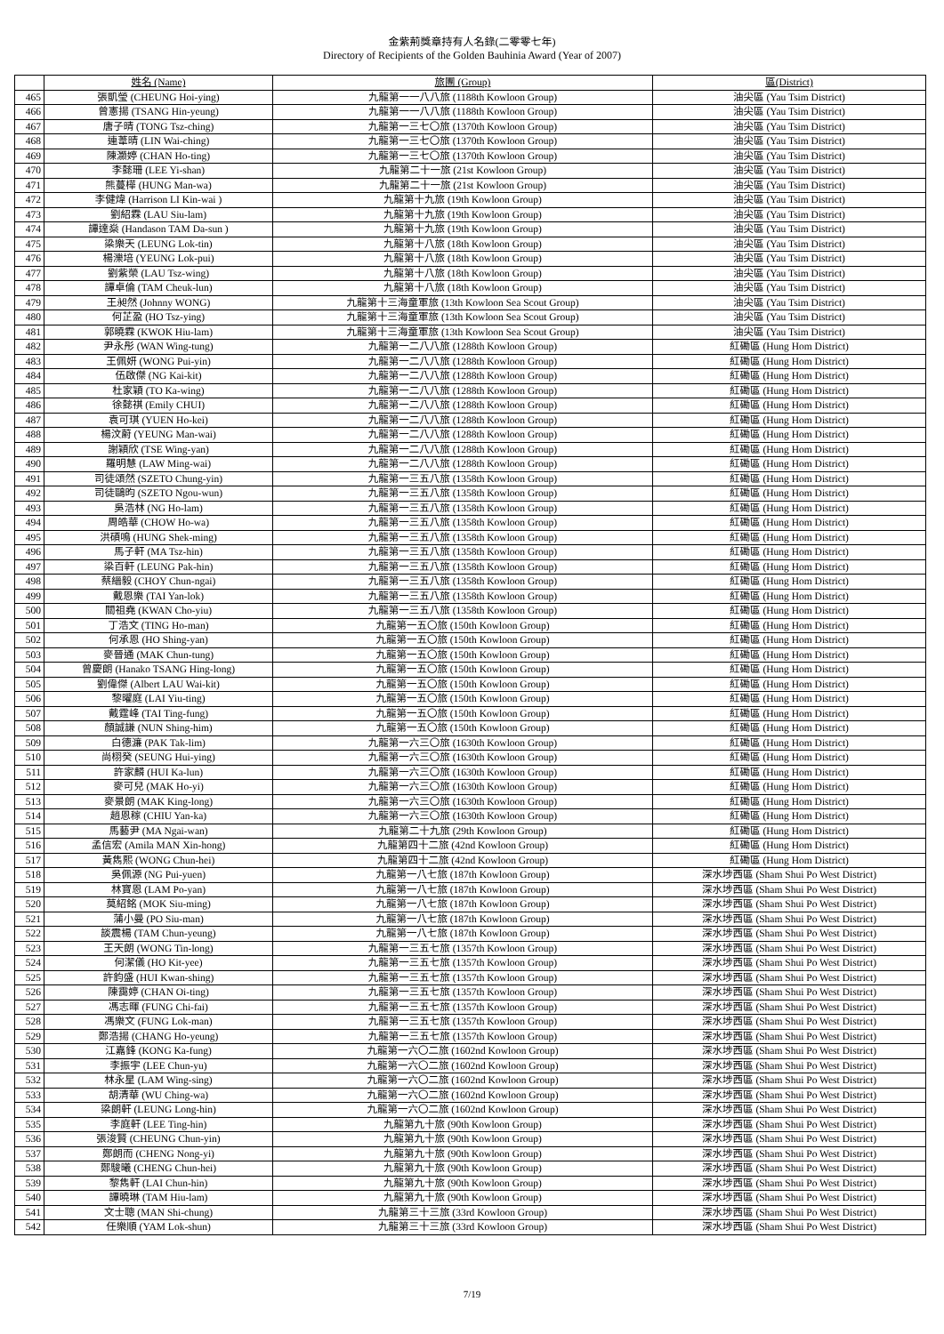金紫荊獎章持有人名錄(二零零七年)
Directory of Recipients of the Golden Bauhinia Award (Year of 2007)
| | 姓名 (Name) | 旅團 (Group) | 區(District) |
| --- | --- | --- | --- |
| 465 | 張凱瑩 (CHEUNG Hoi-ying) | 九龍第一一八八旅 (1188th Kowloon Group) | 油尖區 (Yau Tsim District) |
| 466 | 曾憲揚 (TSANG Hin-yeung) | 九龍第一一八八旅 (1188th Kowloon Group) | 油尖區 (Yau Tsim District) |
| 467 | 唐子晴 (TONG Tsz-ching) | 九龍第一三七〇旅 (1370th Kowloon Group) | 油尖區 (Yau Tsim District) |
| 468 | 連葦晴 (LIN Wai-ching) | 九龍第一三七〇旅 (1370th Kowloon Group) | 油尖區 (Yau Tsim District) |
| 469 | 陳灝婷 (CHAN Ho-ting) | 九龍第一三七〇旅 (1370th Kowloon Group) | 油尖區 (Yau Tsim District) |
| 470 | 李懿珊 (LEE Yi-shan) | 九龍第二十一旅 (21st Kowloon Group) | 油尖區 (Yau Tsim District) |
| 471 | 熊蔓樺 (HUNG Man-wa) | 九龍第二十一旅 (21st Kowloon Group) | 油尖區 (Yau Tsim District) |
| 472 | 李健煒 (Harrison LI Kin-wai ) | 九龍第十九旅 (19th Kowloon Group) | 油尖區 (Yau Tsim District) |
| 473 | 劉紹霖 (LAU Siu-lam) | 九龍第十九旅 (19th Kowloon Group) | 油尖區 (Yau Tsim District) |
| 474 | 譚達燊 (Handason TAM Da-sun ) | 九龍第十九旅 (19th Kowloon Group) | 油尖區 (Yau Tsim District) |
| 475 | 梁樂天 (LEUNG Lok-tin) | 九龍第十八旅 (18th Kowloon Group) | 油尖區 (Yau Tsim District) |
| 476 | 楊濼培 (YEUNG Lok-pui) | 九龍第十八旅 (18th Kowloon Group) | 油尖區 (Yau Tsim District) |
| 477 | 劉紫榮 (LAU Tsz-wing) | 九龍第十八旅 (18th Kowloon Group) | 油尖區 (Yau Tsim District) |
| 478 | 譚卓倫 (TAM Cheuk-lun) | 九龍第十八旅 (18th Kowloon Group) | 油尖區 (Yau Tsim District) |
| 479 | 王昶然 (Johnny WONG) | 九龍第十三海童軍旅 (13th Kowloon Sea Scout Group) | 油尖區 (Yau Tsim District) |
| 480 | 何芷盈 (HO Tsz-ying) | 九龍第十三海童軍旅 (13th Kowloon Sea Scout Group) | 油尖區 (Yau Tsim District) |
| 481 | 郭曉霖 (KWOK Hiu-lam) | 九龍第十三海童軍旅 (13th Kowloon Sea Scout Group) | 油尖區 (Yau Tsim District) |
| 482 | 尹永彤 (WAN Wing-tung) | 九龍第一二八八旅 (1288th Kowloon Group) | 紅磡區 (Hung Hom District) |
| 483 | 王佩妍 (WONG Pui-yin) | 九龍第一二八八旅 (1288th Kowloon Group) | 紅磡區 (Hung Hom District) |
| 484 | 伍啟傑 (NG Kai-kit) | 九龍第一二八八旅 (1288th Kowloon Group) | 紅磡區 (Hung Hom District) |
| 485 | 杜家穎 (TO Ka-wing) | 九龍第一二八八旅 (1288th Kowloon Group) | 紅磡區 (Hung Hom District) |
| 486 | 徐懿祺 (Emily CHUI) | 九龍第一二八八旅 (1288th Kowloon Group) | 紅磡區 (Hung Hom District) |
| 487 | 袁可琪 (YUEN Ho-kei) | 九龍第一二八八旅 (1288th Kowloon Group) | 紅磡區 (Hung Hom District) |
| 488 | 楊汶蔚 (YEUNG Man-wai) | 九龍第一二八八旅 (1288th Kowloon Group) | 紅磡區 (Hung Hom District) |
| 489 | 謝穎欣 (TSE Wing-yan) | 九龍第一二八八旅 (1288th Kowloon Group) | 紅磡區 (Hung Hom District) |
| 490 | 羅明慧 (LAW Ming-wai) | 九龍第一二八八旅 (1288th Kowloon Group) | 紅磡區 (Hung Hom District) |
| 491 | 司徒頌然 (SZETO Chung-yin) | 九龍第一三五八旅 (1358th Kowloon Group) | 紅磡區 (Hung Hom District) |
| 492 | 司徒鷗昀 (SZETO Ngou-wun) | 九龍第一三五八旅 (1358th Kowloon Group) | 紅磡區 (Hung Hom District) |
| 493 | 吳浩林 (NG Ho-lam) | 九龍第一三五八旅 (1358th Kowloon Group) | 紅磡區 (Hung Hom District) |
| 494 | 周皓華 (CHOW Ho-wa) | 九龍第一三五八旅 (1358th Kowloon Group) | 紅磡區 (Hung Hom District) |
| 495 | 洪碩鳴 (HUNG Shek-ming) | 九龍第一三五八旅 (1358th Kowloon Group) | 紅磡區 (Hung Hom District) |
| 496 | 馬子軒 (MA Tsz-hin) | 九龍第一三五八旅 (1358th Kowloon Group) | 紅磡區 (Hung Hom District) |
| 497 | 梁百軒 (LEUNG Pak-hin) | 九龍第一三五八旅 (1358th Kowloon Group) | 紅磡區 (Hung Hom District) |
| 498 | 蔡縉毅 (CHOY Chun-ngai) | 九龍第一三五八旅 (1358th Kowloon Group) | 紅磡區 (Hung Hom District) |
| 499 | 戴恩樂 (TAI Yan-lok) | 九龍第一三五八旅 (1358th Kowloon Group) | 紅磡區 (Hung Hom District) |
| 500 | 關祖堯 (KWAN Cho-yiu) | 九龍第一三五八旅 (1358th Kowloon Group) | 紅磡區 (Hung Hom District) |
| 501 | 丁浩文 (TING Ho-man) | 九龍第一五〇旅 (150th Kowloon Group) | 紅磡區 (Hung Hom District) |
| 502 | 何承恩 (HO Shing-yan) | 九龍第一五〇旅 (150th Kowloon Group) | 紅磡區 (Hung Hom District) |
| 503 | 麥晉通 (MAK Chun-tung) | 九龍第一五〇旅 (150th Kowloon Group) | 紅磡區 (Hung Hom District) |
| 504 | 曾慶朗 (Hanako TSANG Hing-long) | 九龍第一五〇旅 (150th Kowloon Group) | 紅磡區 (Hung Hom District) |
| 505 | 劉偉傑 (Albert LAU Wai-kit) | 九龍第一五〇旅 (150th Kowloon Group) | 紅磡區 (Hung Hom District) |
| 506 | 黎曜庭 (LAI Yiu-ting) | 九龍第一五〇旅 (150th Kowloon Group) | 紅磡區 (Hung Hom District) |
| 507 | 戴霆峰 (TAI Ting-fung) | 九龍第一五〇旅 (150th Kowloon Group) | 紅磡區 (Hung Hom District) |
| 508 | 顏誠謙 (NUN Shing-him) | 九龍第一五〇旅 (150th Kowloon Group) | 紅磡區 (Hung Hom District) |
| 509 | 白德濂 (PAK Tak-lim) | 九龍第一六三〇旅 (1630th Kowloon Group) | 紅磡區 (Hung Hom District) |
| 510 | 尚栩癸 (SEUNG Hui-ying) | 九龍第一六三〇旅 (1630th Kowloon Group) | 紅磡區 (Hung Hom District) |
| 511 | 許家麟 (HUI Ka-lun) | 九龍第一六三〇旅 (1630th Kowloon Group) | 紅磡區 (Hung Hom District) |
| 512 | 麥可兒 (MAK Ho-yi) | 九龍第一六三〇旅 (1630th Kowloon Group) | 紅磡區 (Hung Hom District) |
| 513 | 麥景朗 (MAK King-long) | 九龍第一六三〇旅 (1630th Kowloon Group) | 紅磡區 (Hung Hom District) |
| 514 | 趙恩稼 (CHIU Yan-ka) | 九龍第一六三〇旅 (1630th Kowloon Group) | 紅磡區 (Hung Hom District) |
| 515 | 馬藝尹 (MA Ngai-wan) | 九龍第二十九旅 (29th Kowloon Group) | 紅磡區 (Hung Hom District) |
| 516 | 孟信宏 (Amila MAN Xin-hong) | 九龍第四十二旅 (42nd Kowloon Group) | 紅磡區 (Hung Hom District) |
| 517 | 黃雋熙 (WONG Chun-hei) | 九龍第四十二旅 (42nd Kowloon Group) | 紅磡區 (Hung Hom District) |
| 518 | 吳佩源 (NG Pui-yuen) | 九龍第一八七旅 (187th Kowloon Group) | 深水埗西區 (Sham Shui Po West District) |
| 519 | 林寶恩 (LAM Po-yan) | 九龍第一八七旅 (187th Kowloon Group) | 深水埗西區 (Sham Shui Po West District) |
| 520 | 莫紹銘 (MOK Siu-ming) | 九龍第一八七旅 (187th Kowloon Group) | 深水埗西區 (Sham Shui Po West District) |
| 521 | 蒲小曼 (PO Siu-man) | 九龍第一八七旅 (187th Kowloon Group) | 深水埗西區 (Sham Shui Po West District) |
| 522 | 談震楊 (TAM Chun-yeung) | 九龍第一八七旅 (187th Kowloon Group) | 深水埗西區 (Sham Shui Po West District) |
| 523 | 王天朗 (WONG Tin-long) | 九龍第一三五七旅 (1357th Kowloon Group) | 深水埗西區 (Sham Shui Po West District) |
| 524 | 何潔儀 (HO Kit-yee) | 九龍第一三五七旅 (1357th Kowloon Group) | 深水埗西區 (Sham Shui Po West District) |
| 525 | 許鈞盛 (HUI Kwan-shing) | 九龍第一三五七旅 (1357th Kowloon Group) | 深水埗西區 (Sham Shui Po West District) |
| 526 | 陳靄婷 (CHAN Oi-ting) | 九龍第一三五七旅 (1357th Kowloon Group) | 深水埗西區 (Sham Shui Po West District) |
| 527 | 馮志暉 (FUNG Chi-fai) | 九龍第一三五七旅 (1357th Kowloon Group) | 深水埗西區 (Sham Shui Po West District) |
| 528 | 馮樂文 (FUNG Lok-man) | 九龍第一三五七旅 (1357th Kowloon Group) | 深水埗西區 (Sham Shui Po West District) |
| 529 | 鄭浩揚 (CHANG Ho-yeung) | 九龍第一三五七旅 (1357th Kowloon Group) | 深水埗西區 (Sham Shui Po West District) |
| 530 | 江嘉鋒 (KONG Ka-fung) | 九龍第一六〇二旅 (1602nd Kowloon Group) | 深水埗西區 (Sham Shui Po West District) |
| 531 | 李振宇 (LEE Chun-yu) | 九龍第一六〇二旅 (1602nd Kowloon Group) | 深水埗西區 (Sham Shui Po West District) |
| 532 | 林永星 (LAM Wing-sing) | 九龍第一六〇二旅 (1602nd Kowloon Group) | 深水埗西區 (Sham Shui Po West District) |
| 533 | 胡清華 (WU Ching-wa) | 九龍第一六〇二旅 (1602nd Kowloon Group) | 深水埗西區 (Sham Shui Po West District) |
| 534 | 梁朗軒 (LEUNG Long-hin) | 九龍第一六〇二旅 (1602nd Kowloon Group) | 深水埗西區 (Sham Shui Po West District) |
| 535 | 李庭軒 (LEE Ting-hin) | 九龍第九十旅 (90th Kowloon Group) | 深水埗西區 (Sham Shui Po West District) |
| 536 | 張浚賢 (CHEUNG Chun-yin) | 九龍第九十旅 (90th Kowloon Group) | 深水埗西區 (Sham Shui Po West District) |
| 537 | 鄭朗而 (CHENG Nong-yi) | 九龍第九十旅 (90th Kowloon Group) | 深水埗西區 (Sham Shui Po West District) |
| 538 | 鄭駿曦 (CHENG Chun-hei) | 九龍第九十旅 (90th Kowloon Group) | 深水埗西區 (Sham Shui Po West District) |
| 539 | 黎雋軒 (LAI Chun-hin) | 九龍第九十旅 (90th Kowloon Group) | 深水埗西區 (Sham Shui Po West District) |
| 540 | 譚曉琳 (TAM Hiu-lam) | 九龍第九十旅 (90th Kowloon Group) | 深水埗西區 (Sham Shui Po West District) |
| 541 | 文士聰 (MAN Shi-chung) | 九龍第三十三旅 (33rd Kowloon Group) | 深水埗西區 (Sham Shui Po West District) |
| 542 | 任樂順 (YAM Lok-shun) | 九龍第三十三旅 (33rd Kowloon Group) | 深水埗西區 (Sham Shui Po West District) |
7/19